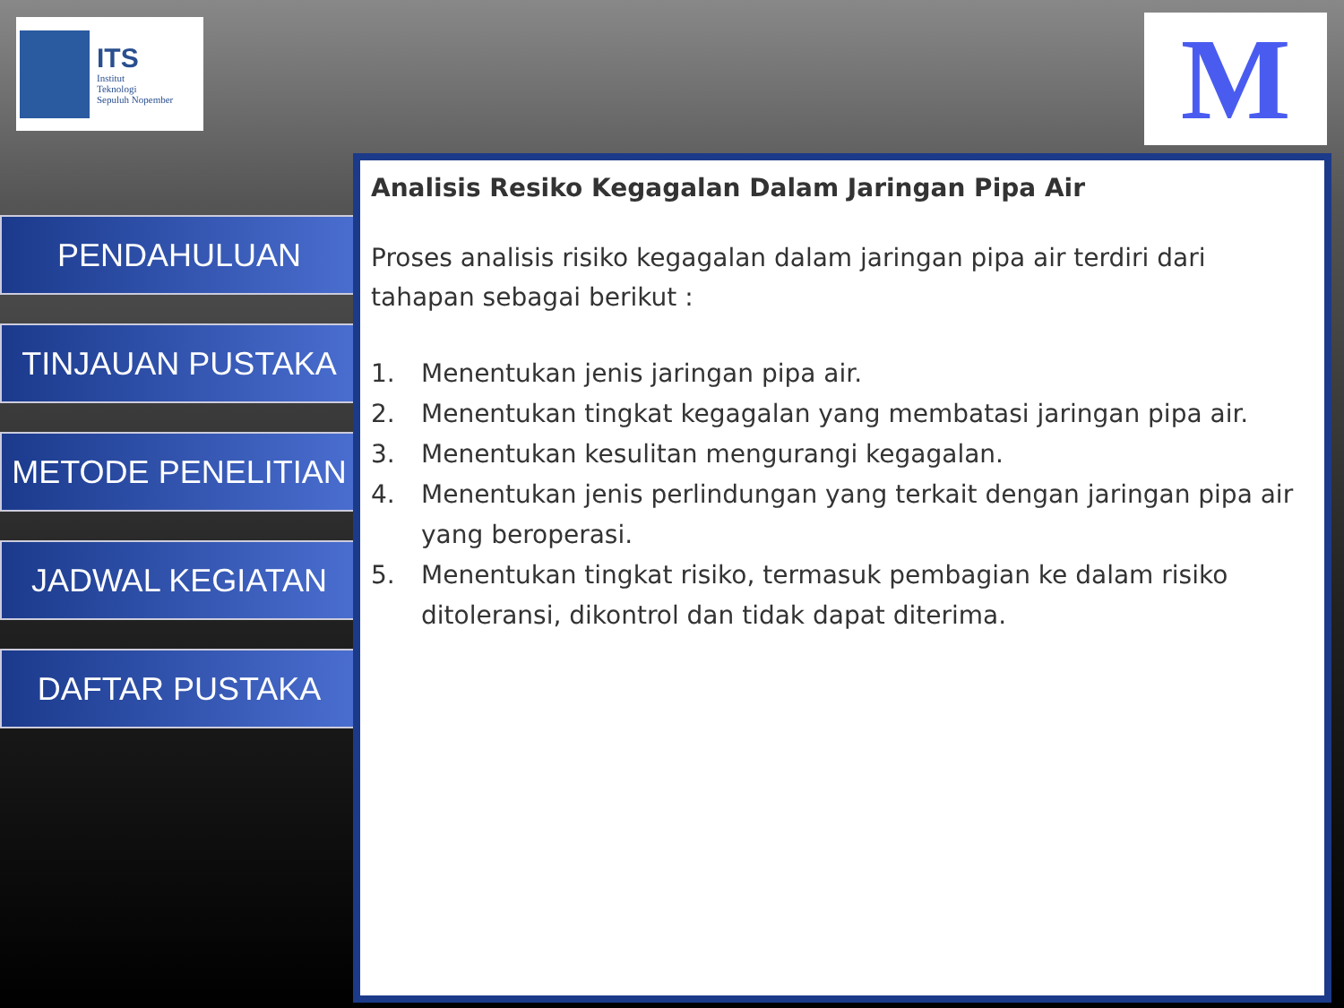ITS
Institut
Teknologi
Sepuluh Nopember
M
PENDAHULUAN
TINJAUAN PUSTAKA
METODE PENELITIAN
JADWAL KEGIATAN
DAFTAR PUSTAKA
Analisis Resiko Kegagalan Dalam Jaringan Pipa Air
Proses analisis risiko kegagalan dalam jaringan pipa air terdiri dari tahapan sebagai berikut :
1. Menentukan jenis jaringan pipa air.
2. Menentukan tingkat kegagalan yang membatasi jaringan pipa air.
3. Menentukan kesulitan mengurangi kegagalan.
4. Menentukan jenis perlindungan yang terkait dengan jaringan pipa air yang beroperasi.
5. Menentukan tingkat risiko, termasuk pembagian ke dalam risiko ditoleransi, dikontrol dan tidak dapat diterima.